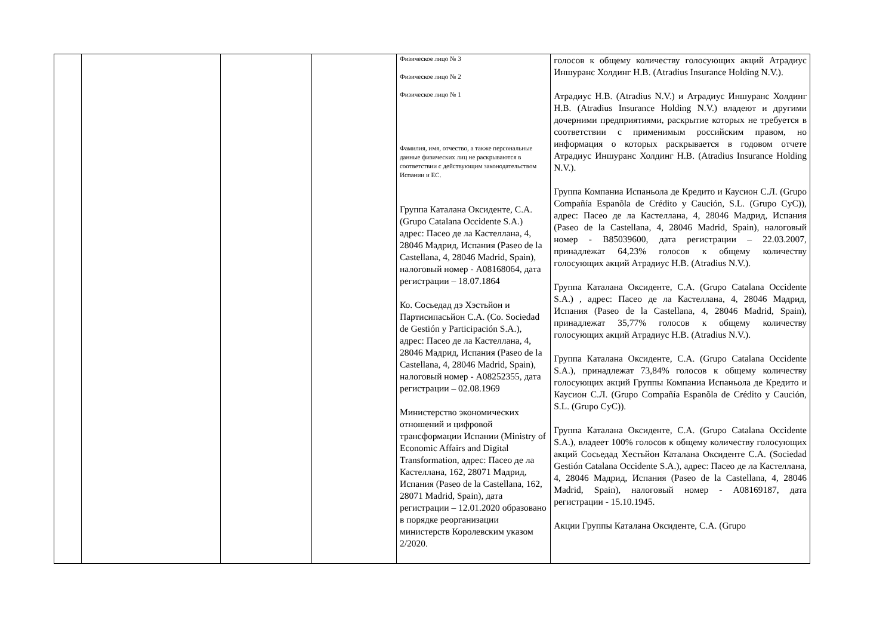| | | | | Физическое лицо № 3 Физическое лицо № 2 Физическое лицо № 1 Фамилия, имя, отчество, а также персональные данные физических лиц не раскрываются в соответствии с действующим законодательством Испании и ЕС. Группа Каталана Оксиденте, С.А. (Grupo Catalana Occidente S.A.) адрес: Пасео де ла Кастеллана, 4, 28046 Мадрид, Испания (Paseo de la Castellana, 4, 28046 Madrid, Spain), налоговый номер - A08168064, дата регистрации – 18.07.1864 Ко. Сосьедад дэ Хэстьйон и Партисипасьйон С.А. (Co. Sociedad de Gestión y Participación S.A.), адрес: Пасео де ла Кастеллана, 4, 28046 Мадрид, Испания (Paseo de la Castellana, 4, 28046 Madrid, Spain), налоговый номер - A08252355, дата регистрации – 02.08.1969 Министерство экономических отношений и цифровой трансформации Испании (Ministry of Economic Affairs and Digital Transformation, адрес: Пасео де ла Кастеллана, 162, 28071 Мадрид, Испания (Paseo de la Castellana, 162, 28071 Madrid, Spain), дата регистрации – 12.01.2020 образовано в порядке реорганизации министерств Королевским указом 2/2020. | голосов к общему количеству голосующих акций Атрадиус Иншуранс Холдинг Н.В. (Atradius Insurance Holding N.V.). Атрадиус Н.В. (Atradius N.V.) и Атрадиус Иншуранс Холдинг Н.В. (Atradius Insurance Holding N.V.) владеют и другими дочерними предприятиями, раскрытие которых не требуется в соответствии с применимым российским правом, но информация о которых раскрывается в годовом отчете Атрадиус Иншуранс Холдинг Н.В. (Atradius Insurance Holding N.V.). Группа Компаниа Испаньола де Кредито и Каусион С.Л. (Grupo Compañía Espanõla de Crédito y Caución, S.L. (Grupo CyC)), адрес: Пасео де ла Кастеллана, 4, 28046 Мадрид, Испания (Paseo de la Castellana, 4, 28046 Madrid, Spain), налоговый номер - B85039600, дата регистрации – 22.03.2007, принадлежат 64,23% голосов к общему количеству голосующих акций Атрадиус Н.В. (Atradius N.V.). Группа Каталана Оксиденте, С.А. (Grupo Catalana Occidente S.A.) , адрес: Пасео де ла Кастеллана, 4, 28046 Мадрид, Испания (Paseo de la Castellana, 4, 28046 Madrid, Spain), принадлежат 35,77% голосов к общему количеству голосующих акций Атрадиус Н.В. (Atradius N.V.). Группа Каталана Оксиденте, С.А. (Grupo Catalana Occidente S.A.), принадлежат 73,84% голосов к общему количеству голосующих акций Группы Компаниа Испаньола де Кредито и Каусион С.Л. (Grupo Compañía Espanõla de Crédito y Caución, S.L. (Grupo CyC)). Группа Каталана Оксиденте, С.А. (Grupo Catalana Occidente S.A.), владеет 100% голосов к общему количеству голосующих акций Сосьедад Хестьйон Каталана Оксиденте С.А. (Sociedad Gestión Catalana Occidente S.A.), адрес: Пасео де ла Кастеллана, 4, 28046 Мадрид, Испания (Paseo de la Castellana, 4, 28046 Madrid, Spain), налоговый номер - A08169187, дата регистрации - 15.10.1945. Акции Группы Каталана Оксиденте, С.А. (Grupo |